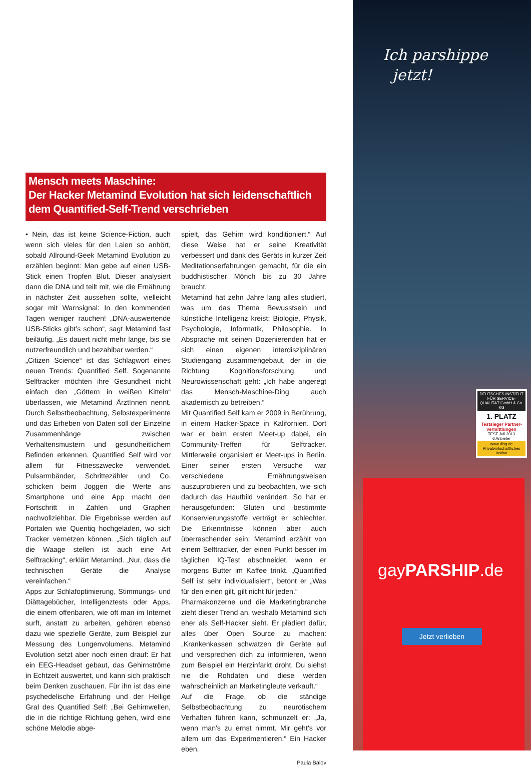Mensch meets Maschine:
Der Hacker Metamind Evolution hat sich leidenschaftlich dem Quantified-Self-Trend verschrieben
• Nein, das ist keine Science-Fiction, auch wenn sich vieles für den Laien so anhört, sobald Allround-Geek Metamind Evolution zu erzählen beginnt: Man gebe auf einen USB-Stick einen Tropfen Blut. Dieser analysiert dann die DNA und teilt mit, wie die Ernährung in nächster Zeit aussehen sollte, vielleicht sogar mit Warnsignal: In den kommenden Tagen weniger rauchen! „DNA-auswertende USB-Sticks gibt’s schon“, sagt Metamind fast beiläufig. „Es dauert nicht mehr lange, bis sie nutzerfreundlich und bezahlbar werden.“
„Citizen Science“ ist das Schlagwort eines neuen Trends: Quantified Self. Sogenannte Selftracker möchten ihre Gesundheit nicht einfach den „Göttern in weißen Kitteln“ überlassen, wie Metamind ÄrztInnen nennt. Durch Selbstbeobachtung, Selbstexperimente und das Erheben von Daten soll der Einzelne Zusammenhänge zwischen Verhaltensmustern und gesundheitlichem Befinden erkennen. Quantified Self wird vor allem für Fitnesszwecke verwendet. Pulsarmbänder, Schrittezähler und Co. schicken beim Joggen die Werte ans Smartphone und eine App macht den Fortschritt in Zahlen und Graphen nachvollziehbar. Die Ergebnisse werden auf Portalen wie Quentiq hochgeladen, wo sich Tracker vernetzen können. „Sich täglich auf die Waage stellen ist auch eine Art Selftracking“, erklärt Metamind. „Nur, dass die technischen Geräte die Analyse vereinfachen.“
Apps zur Schlafoptimierung, Stimmungs- und Diättagebücher, Intelligenztests oder Apps, die einem offenbaren, wie oft man im Internet surft, anstatt zu arbeiten, gehören ebenso dazu wie spezielle Geräte, zum Beispiel zur Messung des Lungenvolumens. Metamind Evolution setzt aber noch einen drauf: Er hat ein EEG-Headset gebaut, das Gehirnströme in Echtzeit auswertet, und kann sich praktisch beim Denken zuschauen. Für ihn ist das eine psychedelische Erfahrung und der Heilige Gral des Quantified Self: „Bei Gehirnwellen, die in die richtige Richtung gehen, wird eine schöne Melodie abge-
spielt, das Gehirn wird konditioniert.“ Auf diese Weise hat er seine Kreativität verbessert und dank des Geräts in kurzer Zeit Meditationserfahrungen gemacht, für die ein buddhistischer Mönch bis zu 30 Jahre braucht.
Metamind hat zehn Jahre lang alles studiert, was um das Thema Bewusstsein und künstliche Intelligenz kreist: Biologie, Physik, Psychologie, Informatik, Philosophie. In Absprache mit seinen Dozenierenden hat er sich einen eigenen interdisziplinären Studiengang zusammengebaut, der in die Richtung Kognitionsforschung und Neurowissenschaft geht: „Ich habe angeregt das Mensch-Maschine-Ding auch akademisch zu betreiben.“
Mit Quantified Self kam er 2009 in Berührung, in einem Hacker-Space in Kalifornien. Dort war er beim ersten Meet-up dabei, ein Community-Treffen für Selftracker. Mittlerweile organisiert er Meet-ups in Berlin. Einer seiner ersten Versuche war verschiedene Ernährungsweisen auszuprobieren und zu beobachten, wie sich dadurch das Hautbild verändert. So hat er herausgefunden: Gluten und bestimmte Konservierungsstoffe verträgt er schlechter. Die Erkenntnisse können aber auch überraschender sein: Metamind erzählt von einem Selftracker, der einen Punkt besser im täglichen IQ-Test abschneidet, wenn er morgens Butter im Kaffee trinkt. „Quantified Self ist sehr individualisiert“, betont er „Was für den einen gilt, gilt nicht für jeden.“
Pharmakonzerne und die Marketingbranche zieht dieser Trend an, weshalb Metamind sich eher als Self-Hacker sieht. Er plädiert dafür, alles über Open Source zu machen: „Krankenkassen schwatzen dir Geräte auf und versprechen dich zu informieren, wenn zum Beispiel ein Herzinfarkt droht. Du siehst nie die Rohdaten und diese werden wahrscheinlich an Marketingleute verkauft.“
Auf die Frage, ob die ständige Selbstbeobachtung zu neurotischem Verhalten führen kann, schmunzelt er: „Ja, wenn man's zu ernst nimmt. Mir geht's vor allem um das Experimentieren.“ Ein Hacker eben.
Paula Balov
Ich parshippe
jetzt!
DEUTSCHES INSTITUT FÜR SERVICE-QUALITÄT GmbH & Co. KG
1. PLATZ
Testsieger Partner-vermittlungen
TEST Juli 2013
6 Anbieter
www.disq.de
Privatwirtschaftliches Institut
gayPARSHIP.de
Jetzt verlieben